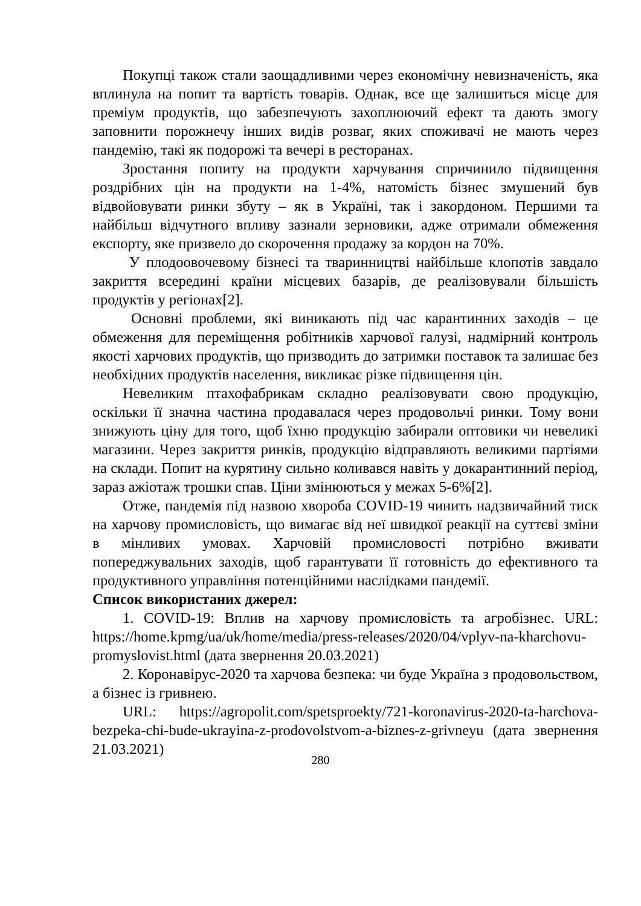Покупці також стали заощадливими через економічну невизначеність, яка вплинула на попит та вартість товарів. Однак, все ще залишиться місце для преміум продуктів, що забезпечують захоплюючий ефект та дають змогу заповнити порожнечу інших видів розваг, яких споживачі не мають через пандемію, такі як подорожі та вечері в ресторанах.
Зростання попиту на продукти харчування спричинило підвищення роздрібних цін на продукти на 1-4%, натомість бізнес змушений був відвойовувати ринки збуту – як в Україні, так і закордоном. Першими та найбільш відчутного впливу зазнали зерновики, адже отримали обмеження експорту, яке призвело до скорочення продажу за кордон на 70%.
У плодоовочевому бізнесі та тваринництві найбільше клопотів завдало закриття всередині країни місцевих базарів, де реалізовували більшість продуктів у регіонах[2].
Основні проблеми, які виникають під час карантинних заходів – це обмеження для переміщення робітників харчової галузі, надмірний контроль якості харчових продуктів, що призводить до затримки поставок та залишає без необхідних продуктів населення, викликає різке підвищення цін.
Невеликим птахофабрикам складно реалізовувати свою продукцію, оскільки її значна частина продавалася через продовольчі ринки. Тому вони знижують ціну для того, щоб їхню продукцію забирали оптовики чи невеликі магазини. Через закриття ринків, продукцію відправляють великими партіями на склади. Попит на курятину сильно коливався навіть у докарантинний період, зараз ажіотаж трошки спав. Ціни змінюються у межах 5-6%[2].
Отже, пандемія під назвою хвороба COVID-19 чинить надзвичайний тиск на харчову промисловість, що вимагає від неї швидкої реакції на суттєві зміни в мінливих умовах. Харчовій промисловості потрібно вживати попереджувальних заходів, щоб гарантувати її готовність до ефективного та продуктивного управління потенційними наслідками пандемії.
Список використаних джерел:
1. COVID-19: Вплив на харчову промисловість та агробізнес. URL: https://home.kpmg/ua/uk/home/media/press-releases/2020/04/vplyv-na-kharchovu-promyslovist.html (дата звернення 20.03.2021)
2. Коронавірус-2020 та харчова безпека: чи буде Україна з продовольством, а бізнес із гривнею.
URL: https://agropolit.com/spetsproekty/721-koronavirus-2020-ta-harchova-bezpeka-chi-bude-ukrayina-z-prodovolstvom-a-biznes-z-grivneyu (дата звернення 21.03.2021)
280